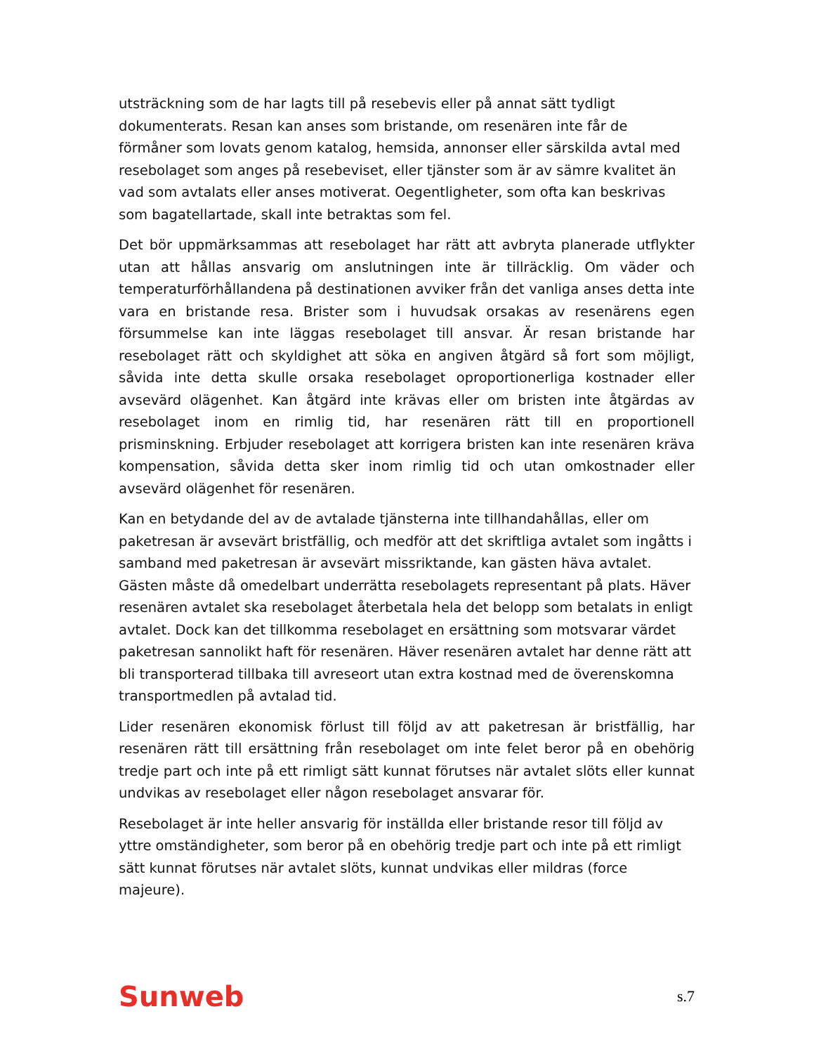utsträckning som de har lagts till på resebevis eller på annat sätt tydligt dokumenterats. Resan kan anses som bristande, om resenären inte får de förmåner som lovats genom katalog, hemsida, annonser eller särskilda avtal med resebolaget som anges på resebeviset, eller tjänster som är av sämre kvalitet än vad som avtalats eller anses motiverat. Oegentligheter, som ofta kan beskrivas som bagatellartade, skall inte betraktas som fel.
Det bör uppmärksammas att resebolaget har rätt att avbryta planerade utflykter utan att hållas ansvarig om anslutningen inte är tillräcklig. Om väder och temperaturförhållandena på destinationen avviker från det vanliga anses detta inte vara en bristande resa. Brister som i huvudsak orsakas av resenärens egen försummelse kan inte läggas resebolaget till ansvar. Är resan bristande har resebolaget rätt och skyldighet att söka en angiven åtgärd så fort som möjligt, såvida inte detta skulle orsaka resebolaget oproportionerliga kostnader eller avsevärd olägenhet. Kan åtgärd inte krävas eller om bristen inte åtgärdas av resebolaget inom en rimlig tid, har resenären rätt till en proportionell prisminskning. Erbjuder resebolaget att korrigera bristen kan inte resenären kräva kompensation, såvida detta sker inom rimlig tid och utan omkostnader eller avsevärd olägenhet för resenären.
Kan en betydande del av de avtalade tjänsterna inte tillhandahållas, eller om paketresan är avsevärt bristfällig, och medför att det skriftliga avtalet som ingåtts i samband med paketresan är avsevärt missriktande, kan gästen häva avtalet. Gästen måste då omedelbart underrätta resebolagets representant på plats. Häver resenären avtalet ska resebolaget återbetala hela det belopp som betalats in enligt avtalet. Dock kan det tillkomma resebolaget en ersättning som motsvarar värdet paketresan sannolikt haft för resenären. Häver resenären avtalet har denne rätt att bli transporterad tillbaka till avreseort utan extra kostnad med de överenskomna transportmedlen på avtalad tid.
Lider resenären ekonomisk förlust till följd av att paketresan är bristfällig, har resenären rätt till ersättning från resebolaget om inte felet beror på en obehörig tredje part och inte på ett rimligt sätt kunnat förutses när avtalet slöts eller kunnat undvikas av resebolaget eller någon resebolaget ansvarar för.
Resebolaget är inte heller ansvarig för inställda eller bristande resor till följd av yttre omständigheter, som beror på en obehörig tredje part och inte på ett rimligt sätt kunnat förutses när avtalet slöts, kunnat undvikas eller mildras (force majeure).
Sunweb s.7